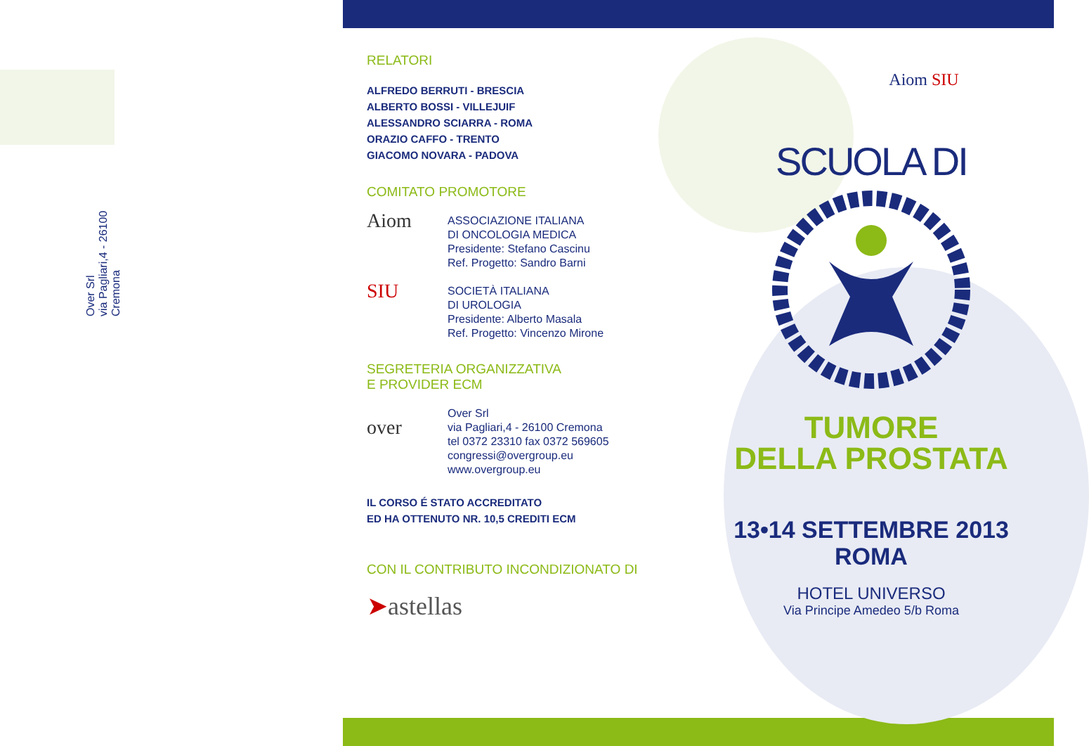Over Srl
via Pagliari,4 - 26100 Cremona
RELATORI
ALFREDO BERRUTI - BRESCIA
ALBERTO BOSSI - VILLEJUIF
ALESSANDRO SCIARRA - ROMA
ORAZIO CAFFO - TRENTO
GIACOMO NOVARA - PADOVA
COMITATO PROMOTORE
Aiom
ASSOCIAZIONE ITALIANA
DI ONCOLOGIA MEDICA
Presidente: Stefano Cascinu
Ref. Progetto: Sandro Barni
SIU
SOCIETÀ ITALIANA
DI UROLOGIA
Presidente: Alberto Masala
Ref. Progetto: Vincenzo Mirone
SEGRETERIA ORGANIZZATIVA
E PROVIDER ECM
over
Over Srl
via Pagliari,4 - 26100 Cremona
tel 0372 23310 fax 0372 569605
congressi@overgroup.eu
www.overgroup.eu
IL CORSO É STATO ACCREDITATO
ED HA OTTENUTO NR. 10,5 CREDITI ECM
CON IL CONTRIBUTO INCONDIZIONATO DI
➤astellas
Aiom SIU
SCUOLA DI
TUMORE
DELLA PROSTATA
13•14 SETTEMBRE 2013
ROMA
HOTEL UNIVERSO
Via Principe Amedeo 5/b Roma